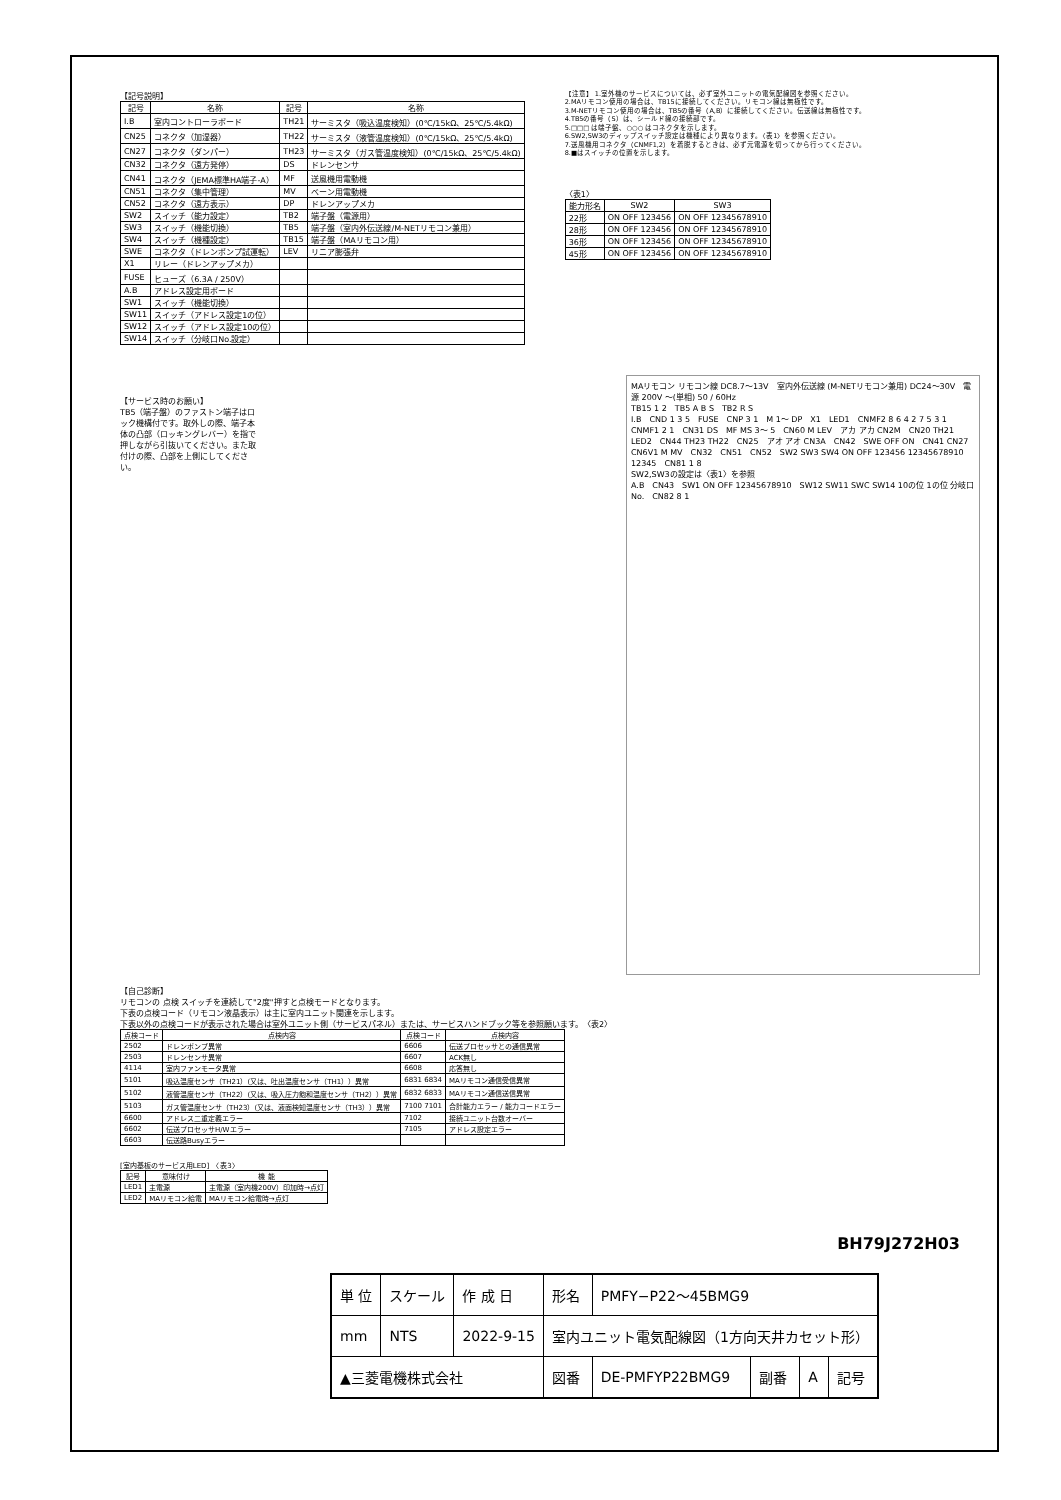【記号説明】
| 記号 | 名称 | 記号 | 名称 |
| --- | --- | --- | --- |
| I.B | 室内コントローラボード | TH21 | サーミスタ（吸込温度検知）(0℃/15kΩ、25℃/5.4kΩ) |
| CN25 | コネクタ（加湿器） | TH22 | サーミスタ（液管温度検知）(0℃/15kΩ、25℃/5.4kΩ) |
| CN27 | コネクタ（ダンパー） | TH23 | サーミスタ（ガス管温度検知）(0℃/15kΩ、25℃/5.4kΩ) |
| CN32 | コネクタ（遠方発停） | DS | ドレンセンサ |
| CN41 | コネクタ（JEMA標準HA端子-A） | MF | 送風機用電動機 |
| CN51 | コネクタ（集中管理） | MV | ベーン用電動機 |
| CN52 | コネクタ（遠方表示） | DP | ドレンアップメカ |
| SW2 | スイッチ（能力設定） | TB2 | 端子盤（電源用） |
| SW3 | スイッチ（機能切換） | TB5 | 端子盤（室内外伝送線/M-NETリモコン兼用） |
| SW4 | スイッチ（機種設定） | TB15 | 端子盤（MAリモコン用） |
| SWE | コネクタ（ドレンポンプ試運転） | LEV | リニア膨張弁 |
| X1 | リレー（ドレンアップメカ） | | |
| FUSE | ヒューズ（6.3A / 250V） | | |
| A.B | アドレス設定用ボード | | |
| SW1 | スイッチ（機能切換） | | |
| SW11 | スイッチ（アドレス設定1の位） | | |
| SW12 | スイッチ（アドレス設定10の位） | | |
| SW14 | スイッチ（分岐口No.設定） | | |
【注意】 1.室外機のサービスについては、必ず室外ユニットの電気配線図を参照ください。
2.MAリモコン使用の場合は、TB15に接続してください。リモコン線は無極性です。
3.M-NETリモコン使用の場合は、TB5の番号（A,B）に接続してください。伝送線は無極性です。
4.TB5の番号（S）は、シールド線の接続部です。
5.□□□ は端子盤、○○○ はコネクタを示します。
6.SW2,SW3のディップスイッチ設定は機種により異なります。〈表1〉を参照ください。
7.送風機用コネクタ（CNMF1,2）を着脱するときは、必ず元電源を切ってから行ってください。
8.■はスイッチの位置を示します。
〈表1〉
| 能力形名 | SW2 | SW3 |
| --- | --- | --- |
| 22形 | ON OFF 123456 | ON OFF 12345678910 |
| 28形 | ON OFF 123456 | ON OFF 12345678910 |
| 36形 | ON OFF 123456 | ON OFF 12345678910 |
| 45形 | ON OFF 123456 | ON OFF 12345678910 |
【サービス時のお願い】
TB5（端子盤）のファストン端子はロック機構付です。取外しの際、端子本体の凸部（ロッキングレバー）を指で押しながら引抜いてください。また取付けの際、凸部を上側にしてください。
MAリモコン リモコン線 DC8.7〜13V　室内外伝送線 (M-NETリモコン兼用) DC24〜30V　電源 200V 〜(単相) 50 / 60Hz
TB15 1 2　TB5 A B S　TB2 R S
I.B　CND 1 3 5　FUSE　CNP 3 1　M 1〜 DP　X1　LED1　CNMF2 8 6 4 2 7 5 3 1　CNMF1 2 1　CN31 DS　MF MS 3〜 5　CN60 M LEV　アカ アカ CN2M　CN20 TH21　LED2　CN44 TH23 TH22　CN25　アオ アオ CN3A　CN42　SWE OFF ON　CN41 CN27　CN6V1 M MV　CN32　CN51　CN52　SW2 SW3 SW4 ON OFF 123456 12345678910 12345　CN81 1 8
SW2,SW3の設定は〈表1〉を参照
A.B　CN43　SW1 ON OFF 12345678910　SW12 SW11 SWC SW14 10の位 1の位 分岐口No.　CN82 8 1
【自己診断】
リモコンの 点検 スイッチを連続して"2度"押すと点検モードとなります。
下表の点検コード（リモコン液晶表示）は主に室内ユニット関連を示します。
下表以外の点検コードが表示された場合は室外ユニット側（サービスパネル）または、サービスハンドブック等を参照願います。　〈表2〉
| 点検コード | 点検内容 | 点検コード | 点検内容 |
| --- | --- | --- | --- |
| 2502 | ドレンポンプ異常 | 6606 | 伝送プロセッサとの通信異常 |
| 2503 | ドレンセンサ異常 | 6607 | ACK無し |
| 4114 | 室内ファンモータ異常 | 6608 | 応答無し |
| 5101 | 吸込温度センサ（TH21）(又は、吐出温度センサ（TH1））異常 | 6831 6834 | MAリモコン通信受信異常 |
| 5102 | 液管温度センサ（TH22）(又は、吸入圧力飽和温度センサ（TH2））異常 | 6832 6833 | MAリモコン通信送信異常 |
| 5103 | ガス管温度センサ（TH23）(又は、液面検知温度センサ（TH3））異常 | 7100 7101 | 合計能力エラー / 能力コードエラー |
| 6600 | アドレス二重定義エラー | 7102 | 接続ユニット台数オーバー |
| 6602 | 伝送プロセッサH/Wエラー | 7105 | アドレス設定エラー |
| 6603 | 伝送路Busyエラー | | |
[室内基板のサービス用LED]　〈表3〉
| 記号 | 意味付け | 機 能 |
| --- | --- | --- |
| LED1 | 主電源 | 主電源（室内機200V）印加時→点灯 |
| LED2 | MAリモコン給電 | MAリモコン給電時→点灯 |
BH79J272H03
| 単 位 | スケール | 作 成 日 | 形名 | PMFY−P22〜45BMG9 | | | |
| mm | NTS | 2022-9-15 | 室内ユニット電気配線図（1方向天井カセット形） | | | | |
| ▲三菱電機株式会社 | | | 図番 | DE-PMFYP22BMG9 | 副番 | A | 記号 |